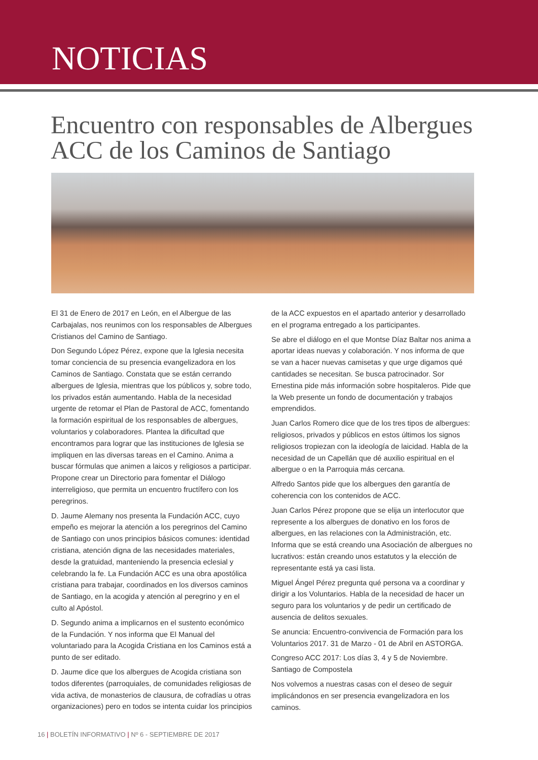NOTICIAS
Encuentro con responsables de Albergues ACC de los Caminos de Santiago
El 31 de Enero de 2017 en León, en el Albergue de las Carbajalas, nos reunimos con los responsables de Albergues Cristianos del Camino de Santiago.
Don Segundo López Pérez, expone que la Iglesia necesita tomar conciencia de su presencia evangelizadora en los Caminos de Santiago. Constata que se están cerrando albergues de Iglesia, mientras que los públicos y, sobre todo, los privados están aumentando. Habla de la necesidad urgente de retomar el Plan de Pastoral de ACC, fomentando la formación espiritual de los responsables de albergues, voluntarios y colaboradores. Plantea la dificultad que encontramos para lograr que las instituciones de Iglesia se impliquen en las diversas tareas en el Camino. Anima a buscar fórmulas que animen a laicos y religiosos a participar. Propone crear un Directorio para fomentar el Diálogo interreligioso, que permita un encuentro fructífero con los peregrinos.
D. Jaume Alemany nos presenta la Fundación ACC, cuyo empeño es mejorar la atención a los peregrinos del Camino de Santiago con unos principios básicos comunes: identidad cristiana, atención digna de las necesidades materiales, desde la gratuidad, manteniendo la presencia eclesial y celebrando la fe. La Fundación ACC es una obra apostólica cristiana para trabajar, coordinados en los diversos caminos de Santiago, en la acogida y atención al peregrino y en el culto al Apóstol.
D. Segundo anima a implicarnos en el sustento económico de la Fundación. Y nos informa que El Manual del voluntariado para la Acogida Cristiana en los Caminos está a punto de ser editado.
D. Jaume dice que los albergues de Acogida cristiana son todos diferentes (parroquiales, de comunidades religiosas de vida activa, de monasterios de clausura, de cofradías u otras organizaciones) pero en todos se intenta cuidar los principios
de la ACC expuestos en el apartado anterior y desarrollado en el programa entregado a los participantes.
Se abre el diálogo en el que Montse Díaz Baltar nos anima a aportar ideas nuevas y colaboración. Y nos informa de que se van a hacer nuevas camisetas y que urge digamos qué cantidades se necesitan. Se busca patrocinador. Sor Ernestina pide más información sobre hospitaleros. Pide que la Web presente un fondo de documentación y trabajos emprendidos.
Juan Carlos Romero dice que de los tres tipos de albergues: religiosos, privados y públicos en estos últimos los signos religiosos tropiezan con la ideología de laicidad. Habla de la necesidad de un Capellán que dé auxilio espiritual en el albergue o en la Parroquia más cercana.
Alfredo Santos pide que los albergues den garantía de coherencia con los contenidos de ACC.
Juan Carlos Pérez propone que se elija un interlocutor que represente a los albergues de donativo en los foros de albergues, en las relaciones con la Administración, etc. Informa que se está creando una Asociación de albergues no lucrativos: están creando unos estatutos y la elección de representante está ya casi lista.
Miguel Ángel Pérez pregunta qué persona va a coordinar y dirigir a los Voluntarios. Habla de la necesidad de hacer un seguro para los voluntarios y de pedir un certificado de ausencia de delitos sexuales.
Se anuncia: Encuentro-convivencia de Formación para los Voluntarios 2017. 31 de Marzo - 01 de Abril en ASTORGA.
Congreso ACC 2017: Los días 3, 4 y 5 de Noviembre. Santiago de Compostela
Nos volvemos a nuestras casas con el deseo de seguir implicándonos en ser presencia evangelizadora en los caminos.
16 | BOLETÍN INFORMATIVO | Nº 6 - SEPTIEMBRE DE 2017